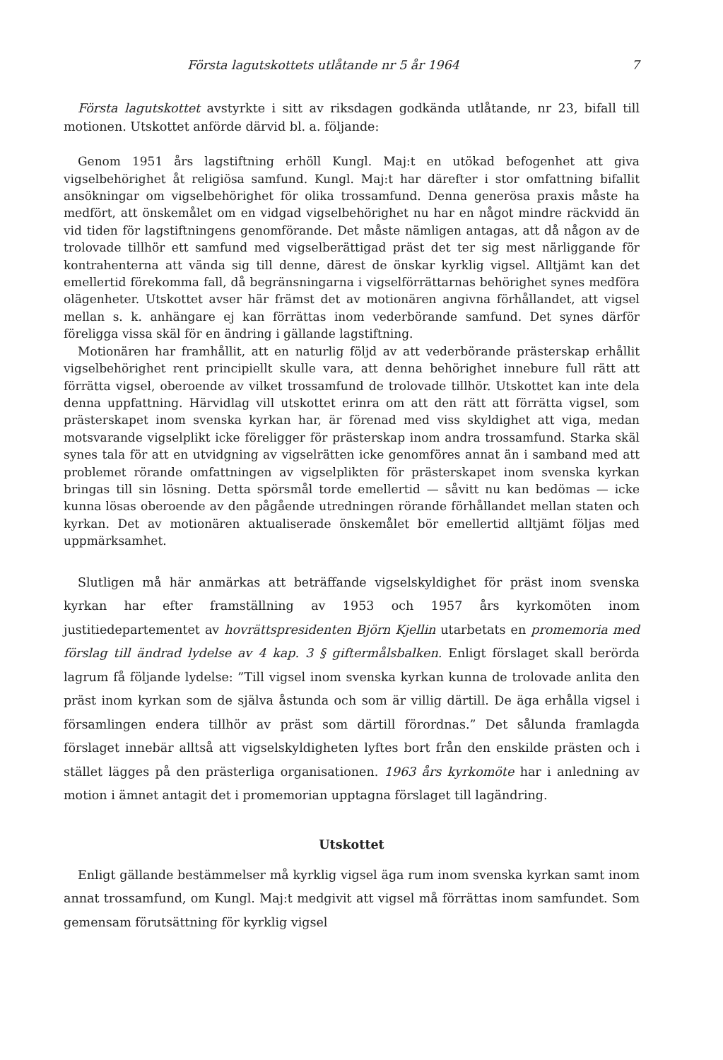Första lagutskottets utlåtande nr 5 år 1964 7
Första lagutskottet avstyrkte i sitt av riksdagen godkända utlåtande, nr 23, bifall till motionen. Utskottet anförde därvid bl. a. följande:
Genom 1951 års lagstiftning erhöll Kungl. Maj:t en utökad befogenhet att giva vigselbehörighet åt religiösa samfund. Kungl. Maj:t har därefter i stor omfattning bifallit ansökningar om vigselbehörighet för olika trossamfund. Denna generösa praxis måste ha medfört, att önskemålet om en vidgad vigselbehörighet nu har en något mindre räckvidd än vid tiden för lagstiftningens genomförande. Det måste nämligen antagas, att då någon av de trolovade tillhör ett samfund med vigselberättigad präst det ter sig mest närliggande för kontrahenterna att vända sig till denne, därest de önskar kyrklig vigsel. Alltjämt kan det emellertid förekomma fall, då begränsningarna i vigselförrättarnas behörighet synes medföra olägenheter. Utskottet avser här främst det av motionären angivna förhållandet, att vigsel mellan s. k. anhängare ej kan förrättas inom vederbörande samfund. Det synes därför föreligga vissa skäl för en ändring i gällande lagstiftning.
Motionären har framhållit, att en naturlig följd av att vederbörande prästerskap erhållit vigselbehörighet rent principiellt skulle vara, att denna behörighet innebure full rätt att förrätta vigsel, oberoende av vilket trossamfund de trolovade tillhör. Utskottet kan inte dela denna uppfattning. Härvidlag vill utskottet erinra om att den rätt att förrätta vigsel, som prästerskapet inom svenska kyrkan har, är förenad med viss skyldighet att viga, medan motsvarande vigselplikt icke föreligger för prästerskap inom andra trossamfund. Starka skäl synes tala för att en utvidgning av vigselrätten icke genomföres annat än i samband med att problemet rörande omfattningen av vigselplikten för prästerskapet inom svenska kyrkan bringas till sin lösning. Detta spörsmål torde emellertid — såvitt nu kan bedömas — icke kunna lösas oberoende av den pågående utredningen rörande förhållandet mellan staten och kyrkan. Det av motionären aktualiserade önskemålet bör emellertid alltjämt följas med uppmärksamhet.
Slutligen må här anmärkas att beträffande vigselskyldighet för präst inom svenska kyrkan har efter framställning av 1953 och 1957 års kyrkomöten inom justitiedepartementet av hovrättspresidenten Björn Kjellin utarbetats en promemoria med förslag till ändrad lydelse av 4 kap. 3 § giftermålsbalken. Enligt förslaget skall berörda lagrum få följande lydelse: ”Till vigsel inom svenska kyrkan kunna de trolovade anlita den präst inom kyrkan som de själva åstunda och som är villig därtill. De äga erhålla vigsel i församlingen endera tillhör av präst som därtill förordnas.” Det sålunda framlagda förslaget innebär alltså att vigselskyldigheten lyftes bort från den enskilde prästen och i stället lägges på den prästerliga organisationen. 1963 års kyrkomöte har i anledning av motion i ämnet antagit det i promemorian upptagna förslaget till lagändring.
Utskottet
Enligt gällande bestämmelser må kyrklig vigsel äga rum inom svenska kyrkan samt inom annat trossamfund, om Kungl. Maj:t medgivit att vigsel må förrättas inom samfundet. Som gemensam förutsättning för kyrklig vigsel